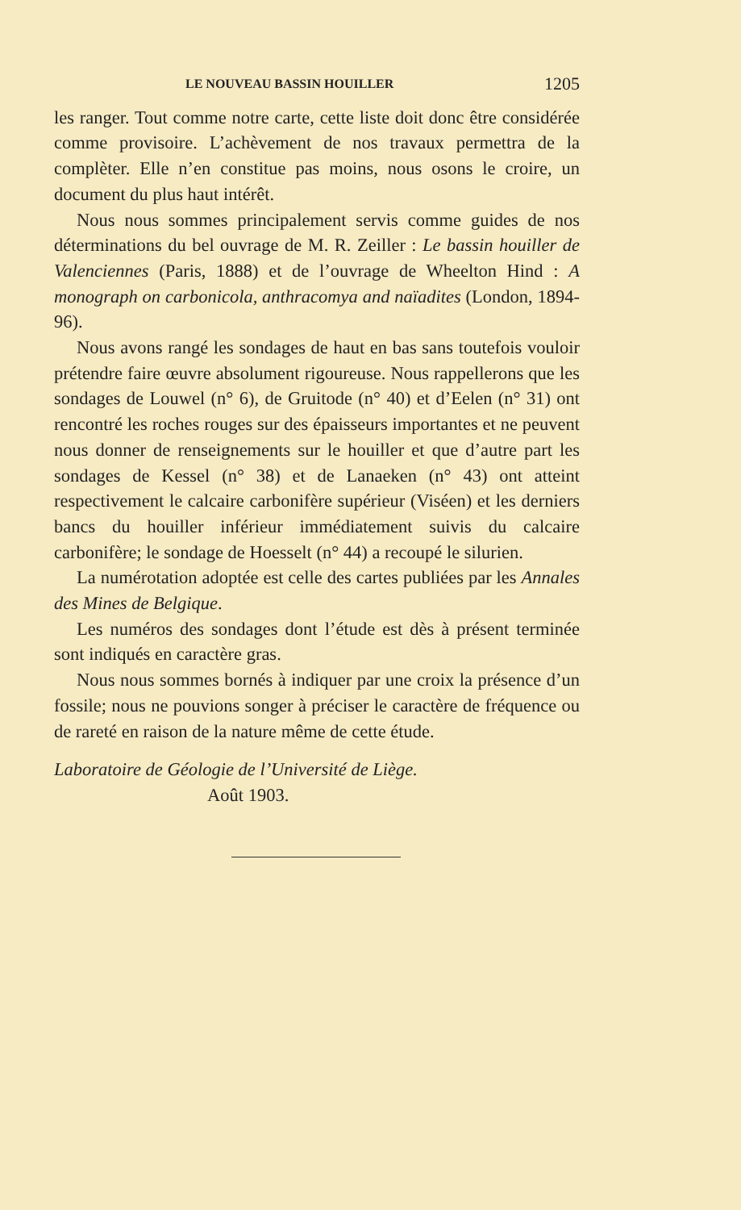LE NOUVEAU BASSIN HOUILLER 1205
les ranger. Tout comme notre carte, cette liste doit donc être considérée comme provisoire. L’achèvement de nos travaux permettra de la complèter. Elle n’en constitue pas moins, nous osons le croire, un document du plus haut intérêt.
Nous nous sommes principalement servis comme guides de nos déterminations du bel ouvrage de M. R. Zeiller : Le bassin houiller de Valenciennes (Paris, 1888) et de l’ouvrage de Wheelton Hind : A monograph on carbonicola, anthracomya and naïadites (London, 1894-96).
Nous avons rangé les sondages de haut en bas sans toutefois vouloir prétendre faire œuvre absolument rigoureuse. Nous rappellerons que les sondages de Louwel (n° 6), de Gruitode (n° 40) et d’Eelen (n° 31) ont rencontré les roches rouges sur des épaisseurs importantes et ne peuvent nous donner de renseignements sur le houiller et que d’autre part les sondages de Kessel (n° 38) et de Lanaeken (n° 43) ont atteint respectivement le calcaire carbonifère supérieur (Viséen) et les derniers bancs du houiller inférieur immédiatement suivis du calcaire carbonifère; le sondage de Hoesselt (n° 44) a recoupé le silurien.
La numérotation adoptée est celle des cartes publiées par les Annales des Mines de Belgique.
Les numéros des sondages dont l’étude est dès à présent terminée sont indiqués en caractère gras.
Nous nous sommes bornés à indiquer par une croix la présence d’un fossile; nous ne pouvions songer à préciser le caractère de fréquence ou de rareté en raison de la nature même de cette étude.
Laboratoire de Géologie de l’Université de Liège.
Août 1903.